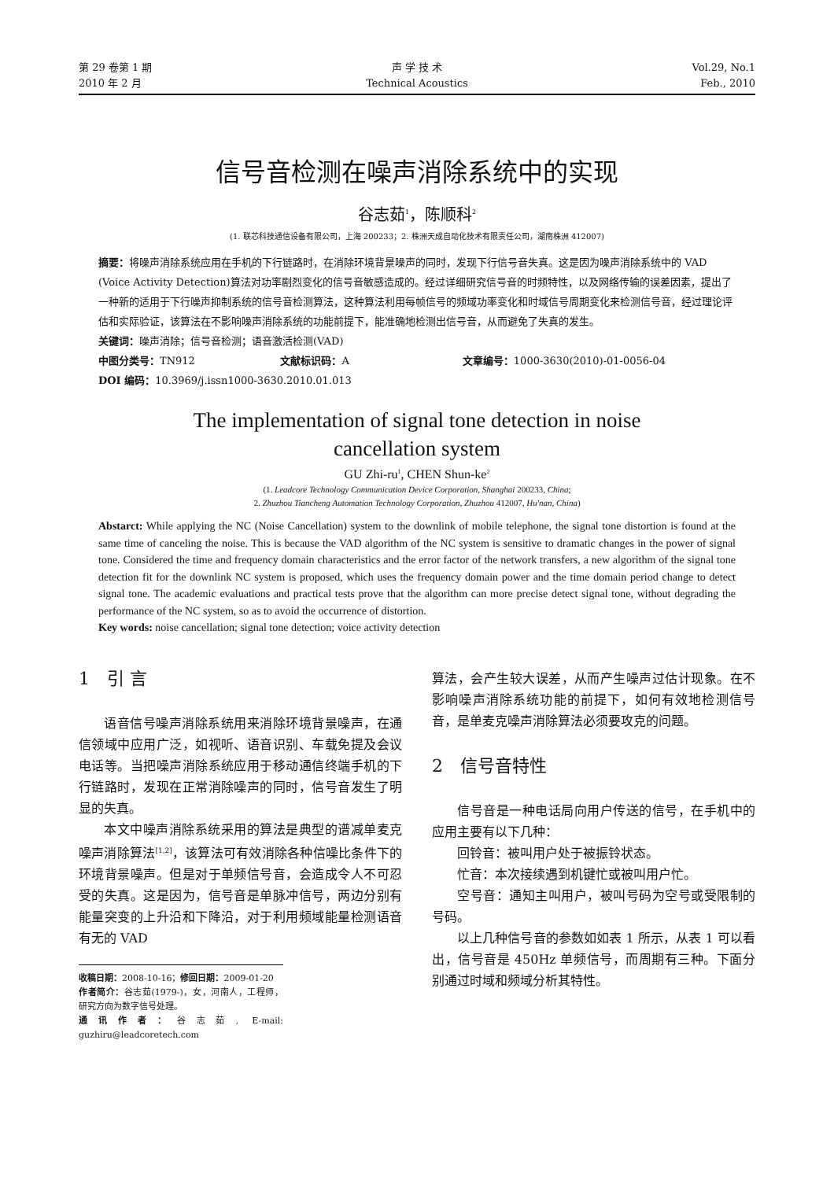第 29 卷第 1 期
2010 年 2 月
声 学 技 术
Technical Acoustics
Vol.29, No.1
Feb., 2010
信号音检测在噪声消除系统中的实现
谷志茹<sup>1</sup>，陈顺科<sup>2</sup>
(1. 联芯科技通信设备有限公司，上海 200233；2. 株洲天成自动化技术有限责任公司，湖南株洲 412007)
摘要：将噪声消除系统应用在手机的下行链路时，在消除环境背景噪声的同时，发现下行信号音失真。这是因为噪声消除系统中的 VAD (Voice Activity Detection)算法对功率剧烈变化的信号音敏感造成的。经过详细研究信号音的时频特性，以及网络传输的误差因素，提出了一种新的适用于下行噪声抑制系统的信号音检测算法，这种算法利用每帧信号的频域功率变化和时域信号周期变化来检测信号音，经过理论评估和实际验证，该算法在不影响噪声消除系统的功能前提下，能准确地检测出信号音，从而避免了失真的发生。
关键词：噪声消除；信号音检测；语音激活检测(VAD)
中图分类号：TN912 文献标识码：A 文章编号：1000-3630(2010)-01-0056-04
DOI 编码：10.3969/j.issn1000-3630.2010.01.013
The implementation of signal tone detection in noise
cancellation system
GU Zhi-ru<sup>1</sup>, CHEN Shun-ke<sup>2</sup>
(1. Leadcore Technology Communication Device Corporation, Shanghai 200233, China;
2. Zhuzhou Tiancheng Automation Technology Corporation, Zhuzhou 412007, Hu'nan, China)
Abstarct: While applying the NC (Noise Cancellation) system to the downlink of mobile telephone, the signal tone distortion is found at the same time of canceling the noise. This is because the VAD algorithm of the NC system is sensitive to dramatic changes in the power of signal tone. Considered the time and frequency domain characteristics and the error factor of the network transfers, a new algorithm of the signal tone detection fit for the downlink NC system is proposed, which uses the frequency domain power and the time domain period change to detect signal tone. The academic evaluations and practical tests prove that the algorithm can more precise detect signal tone, without degrading the performance of the NC system, so as to avoid the occurrence of distortion.
Key words: noise cancellation; signal tone detection; voice activity detection
1　引 言
语音信号噪声消除系统用来消除环境背景噪声，在通信领域中应用广泛，如视听、语音识别、车载免提及会议电话等。当把噪声消除系统应用于移动通信终端手机的下行链路时，发现在正常消除噪声的同时，信号音发生了明显的失真。
本文中噪声消除系统采用的算法是典型的谱减单麦克噪声消除算法<sup>[1,2]</sup>，该算法可有效消除各种信噪比条件下的环境背景噪声。但是对于单频信号音，会造成令人不可忍受的失真。这是因为，信号音是单脉冲信号，两边分别有能量突变的上升沿和下降沿，对于利用频域能量检测语音有无的 VAD
收稿日期：2008-10-16；修回日期：2009-01-20
作者简介：谷志茹(1979-)，女，河南人，工程师，研究方向为数字信号处理。
通讯作者：谷志茹, E-mail: guzhiru@leadcoretech.com
算法，会产生较大误差，从而产生噪声过估计现象。在不影响噪声消除系统功能的前提下，如何有效地检测信号音，是单麦克噪声消除算法必须要攻克的问题。
2　信号音特性
信号音是一种电话局向用户传送的信号，在手机中的应用主要有以下几种：
回铃音：被叫用户处于被振铃状态。
忙音：本次接续遇到机键忙或被叫用户忙。
空号音：通知主叫用户，被叫号码为空号或受限制的号码。
以上几种信号音的参数如如表 1 所示，从表 1 可以看出，信号音是 450Hz 单频信号，而周期有三种。下面分别通过时域和频域分析其特性。